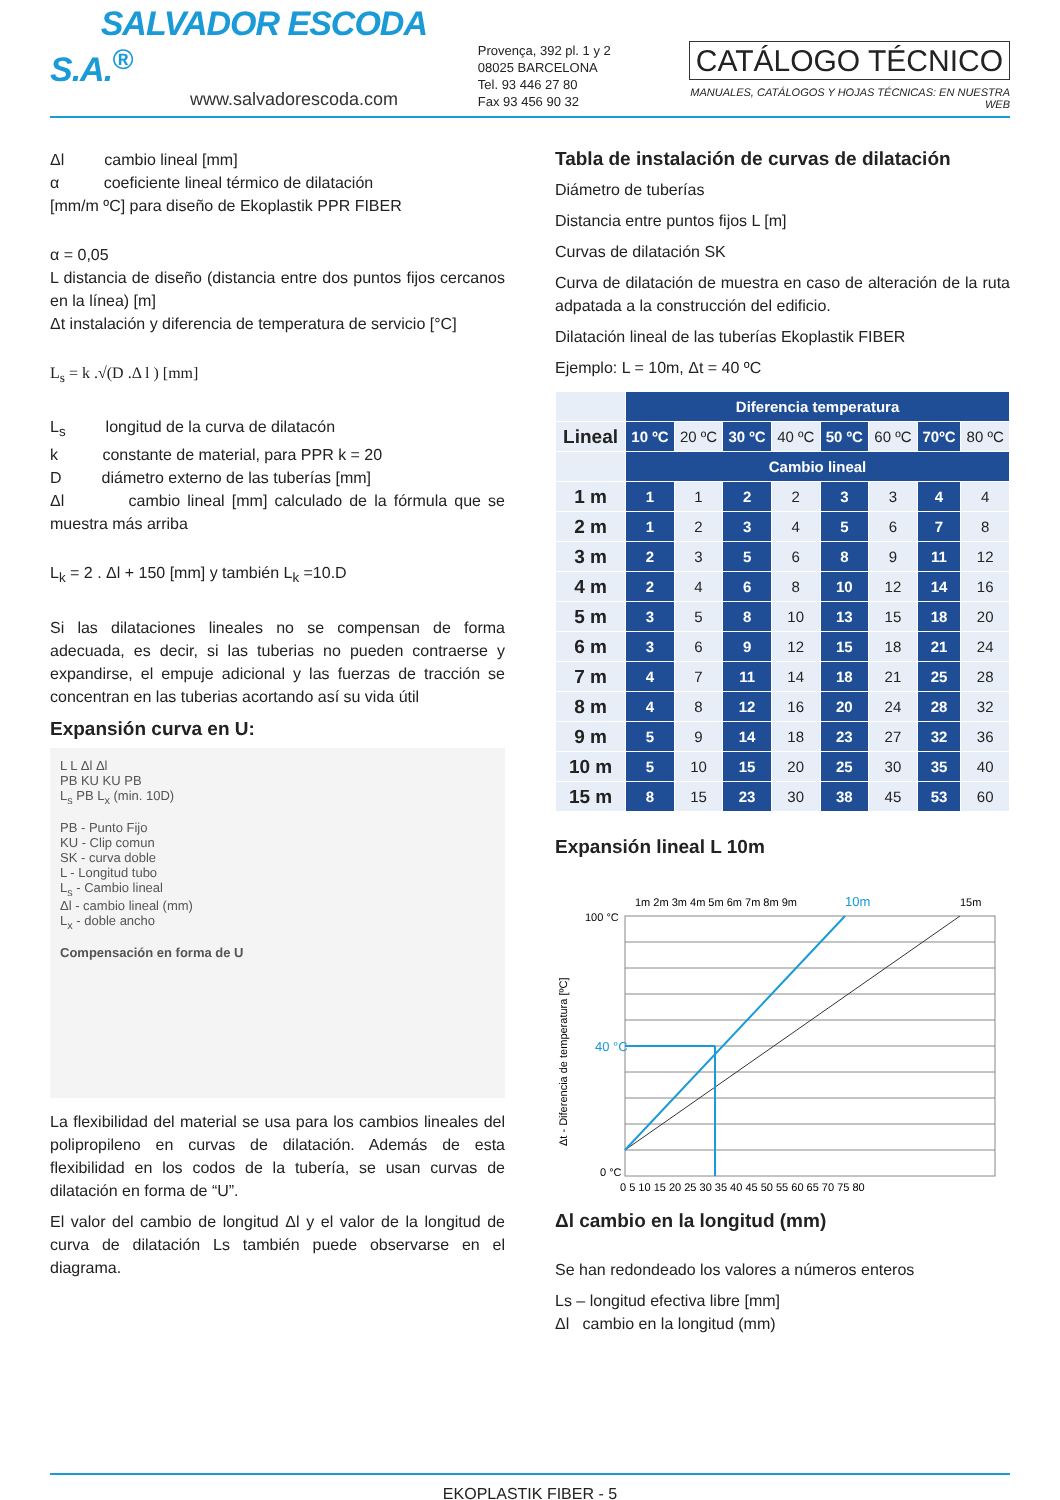SALVADOR ESCODA S.A.<sup>®</sup>
www.salvadorescoda.com
Provença, 392 pl. 1 y 2
08025 BARCELONA
Tel. 93 446 27 80
Fax 93 456 90 32
CATÁLOGO TÉCNICO
MANUALES, CATÁLOGOS Y HOJAS TÉCNICAS: EN NUESTRA WEB
Δl cambio lineal [mm]
α coeficiente lineal térmico de dilatación
[mm/m ºC] para diseño de Ekoplastik PPR FIBER
α = 0,05
L distancia de diseño (distancia entre dos puntos fijos cercanos en la línea) [m]
Δt instalación y diferencia de temperatura de servicio [°C]
L<sub>s</sub> = k .√(D .Δ l ) [mm]
L<sub>s</sub> longitud de la curva de dilatacón
k constante de material, para PPR k = 20
D diámetro externo de las tuberías [mm]
Δl cambio lineal [mm] calculado de la fórmula que se muestra más arriba
L<sub>k</sub> = 2 . Δl + 150 [mm] y también L<sub>k</sub> =10.D
Si las dilataciones lineales no se compensan de forma adecuada, es decir, si las tuberias no pueden contraerse y expandirse, el empuje adicional y las fuerzas de tracción se concentran en las tuberias acortando así su vida útil
Expansión curva en U:
L L Δl Δl
PB KU KU PB
L<sub>s</sub> PB L<sub>x</sub> (min. 10D)
PB - Punto Fijo
KU - Clip comun
SK - curva doble
L - Longitud tubo
L<sub>s</sub> - Cambio lineal
Δl - cambio lineal (mm)
L<sub>x</sub> - doble ancho
Compensación en forma de U
La flexibilidad del material se usa para los cambios lineales del polipropileno en curvas de dilatación. Además de esta flexibilidad en los codos de la tubería, se usan curvas de dilatación en forma de “U”.
El valor del cambio de longitud Δl y el valor de la longitud de curva de dilatación Ls también puede observarse en el diagrama.
Tabla de instalación de curvas de dilatación
Diámetro de tuberías
Distancia entre puntos fijos L [m]
Curvas de dilatación SK
Curva de dilatación de muestra en caso de alteración de la ruta adpatada a la construcción del edificio.
Dilatación lineal de las tuberías Ekoplastik FIBER
Ejemplo: L = 10m, Δt = 40 ºC
| | Diferencia temperatura | | | | | | | |
| Lineal | 10 ºC | 20 ºC | 30 ºC | 40 ºC | 50 ºC | 60 ºC | 70ºC | 80 ºC |
| | Cambio lineal | | | | | | | |
| 1 m | 1 | 1 | 2 | 2 | 3 | 3 | 4 | 4 |
| 2 m | 1 | 2 | 3 | 4 | 5 | 6 | 7 | 8 |
| 3 m | 2 | 3 | 5 | 6 | 8 | 9 | 11 | 12 |
| 4 m | 2 | 4 | 6 | 8 | 10 | 12 | 14 | 16 |
| 5 m | 3 | 5 | 8 | 10 | 13 | 15 | 18 | 20 |
| 6 m | 3 | 6 | 9 | 12 | 15 | 18 | 21 | 24 |
| 7 m | 4 | 7 | 11 | 14 | 18 | 21 | 25 | 28 |
| 8 m | 4 | 8 | 12 | 16 | 20 | 24 | 28 | 32 |
| 9 m | 5 | 9 | 14 | 18 | 23 | 27 | 32 | 36 |
| 10 m | 5 | 10 | 15 | 20 | 25 | 30 | 35 | 40 |
| 15 m | 8 | 15 | 23 | 30 | 38 | 45 | 53 | 60 |
Expansión lineal L 10m
1m 2m 3m 4m 5m 6m 7m 8m 9m
10m
15m
100 °C
40 °C
0 °C
Δt - Diferencia de temperatura [ºC]
0 5 10 15 20 25 30 35 40 45 50 55 60 65 70 75 80
Δl cambio en la longitud (mm)
Se han redondeado los valores a números enteros
Ls – longitud efectiva libre [mm]
Δl cambio en la longitud (mm)
EKOPLASTIK FIBER - 5